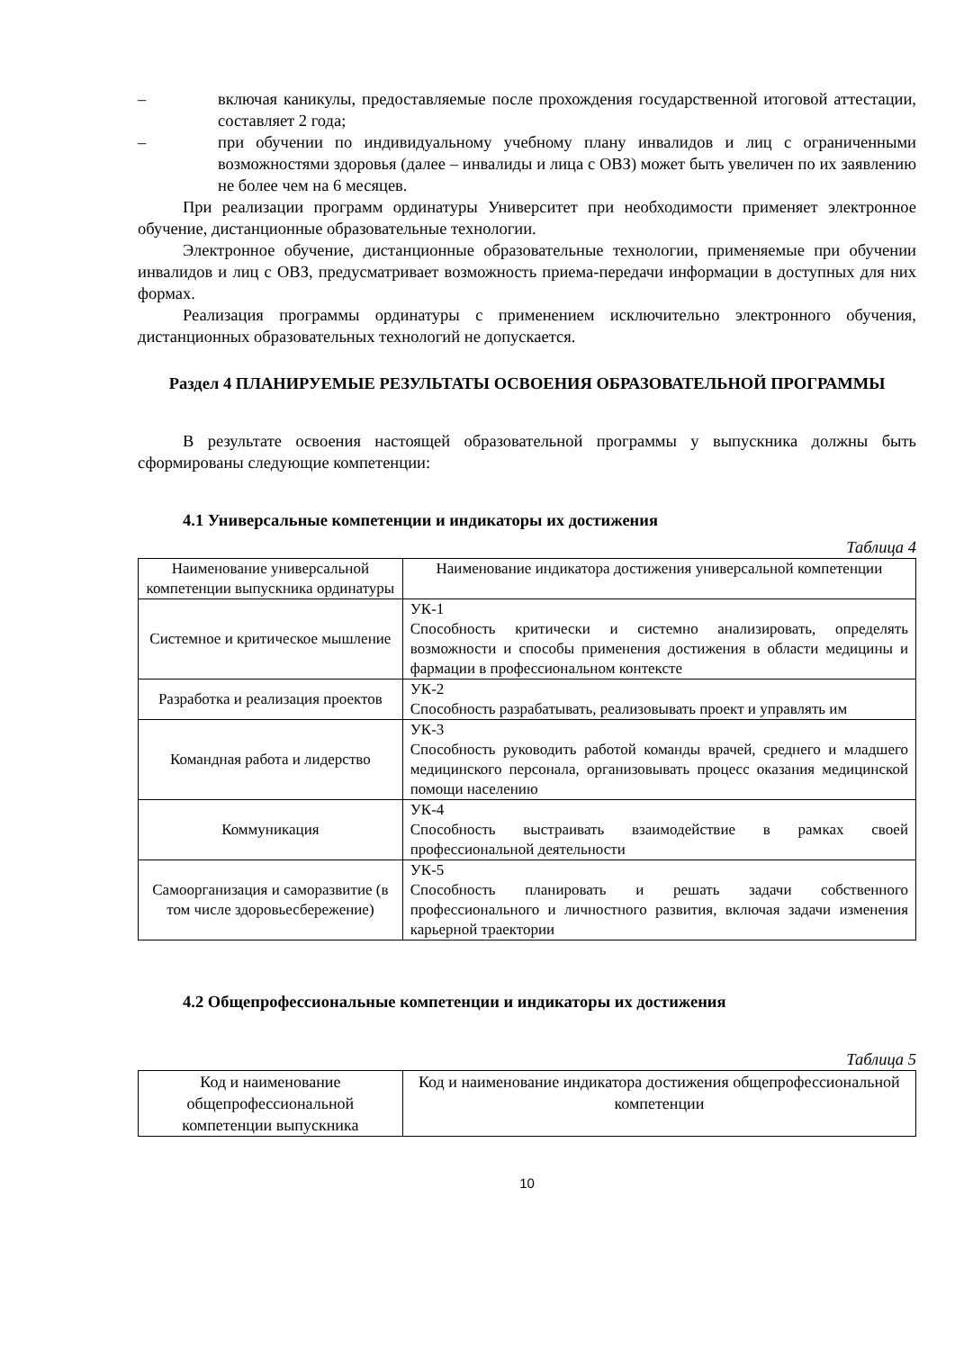– включая каникулы, предоставляемые после прохождения государственной итоговой аттестации, составляет 2 года;
– при обучении по индивидуальному учебному плану инвалидов и лиц с ограниченными возможностями здоровья (далее – инвалиды и лица с ОВЗ) может быть увеличен по их заявлению не более чем на 6 месяцев.
При реализации программ ординатуры Университет при необходимости применяет электронное обучение, дистанционные образовательные технологии.
Электронное обучение, дистанционные образовательные технологии, применяемые при обучении инвалидов и лиц с ОВЗ, предусматривает возможность приема-передачи информации в доступных для них формах.
Реализация программы ординатуры с применением исключительно электронного обучения, дистанционных образовательных технологий не допускается.
Раздел 4 ПЛАНИРУЕМЫЕ РЕЗУЛЬТАТЫ ОСВОЕНИЯ ОБРАЗОВАТЕЛЬНОЙ ПРОГРАММЫ
В результате освоения настоящей образовательной программы у выпускника должны быть сформированы следующие компетенции:
4.1 Универсальные компетенции и индикаторы их достижения
Таблица 4
| Наименование универсальной компетенции выпускника ординатуры | Наименование индикатора достижения универсальной компетенции |
| --- | --- |
| Системное и критическое мышление | УК-1 Способность критически и системно анализировать, определять возможности и способы применения достижения в области медицины и фармации в профессиональном контексте |
| Разработка и реализация проектов | УК-2 Способность разрабатывать, реализовывать проект и управлять им |
| Командная работа и лидерство | УК-3 Способность руководить работой команды врачей, среднего и младшего медицинского персонала, организовывать процесс оказания медицинской помощи населению |
| Коммуникация | УК-4 Способность выстраивать взаимодействие в рамках своей профессиональной деятельности |
| Самоорганизация и саморазвитие (в том числе здоровьесбережение) | УК-5 Способность планировать и решать задачи собственного профессионального и личностного развития, включая задачи изменения карьерной траектории |
4.2 Общепрофессиональные компетенции и индикаторы их достижения
Таблица 5
| Код и наименование общепрофессиональной компетенции выпускника | Код и наименование индикатора достижения общепрофессиональной компетенции |
| --- | --- |
10